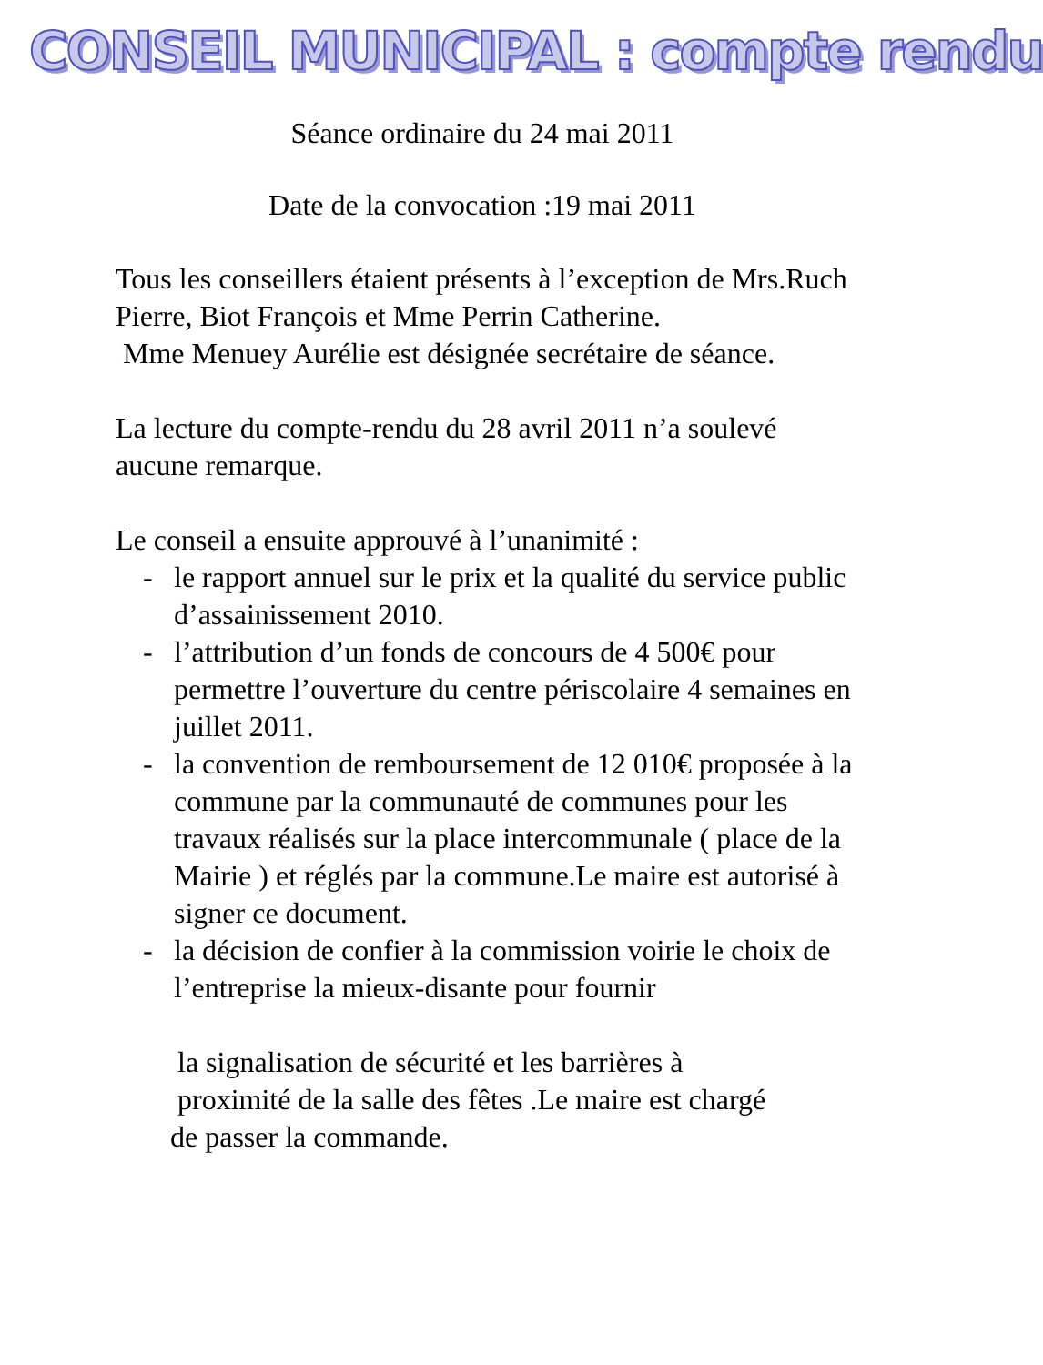CONSEIL MUNICIPAL : compte rendu
Séance ordinaire du 24 mai 2011
Date de la convocation :19 mai 2011
Tous les conseillers étaient présents à l’exception de Mrs.Ruch Pierre, Biot François et Mme Perrin Catherine.
Mme Menuey Aurélie est désignée secrétaire de séance.
La lecture du compte-rendu du 28 avril 2011 n’a soulevé aucune remarque.
Le conseil a ensuite approuvé à l’unanimité :
- le rapport annuel sur le prix et la qualité du service public d’assainissement 2010.
- l’attribution d’un fonds de concours de 4 500€ pour permettre l’ouverture du centre périscolaire 4 semaines en juillet 2011.
- la convention de remboursement de 12 010€ proposée à la commune par la communauté de communes pour les travaux réalisés sur la place intercommunale ( place de la Mairie ) et réglés par la commune.Le maire est autorisé à signer ce document.
- la décision de confier à la commission voirie le choix de l’entreprise la mieux-disante pour fournir
la signalisation de sécurité et les barrières à
proximité de la salle des fêtes .Le maire est chargé
de passer la commande.